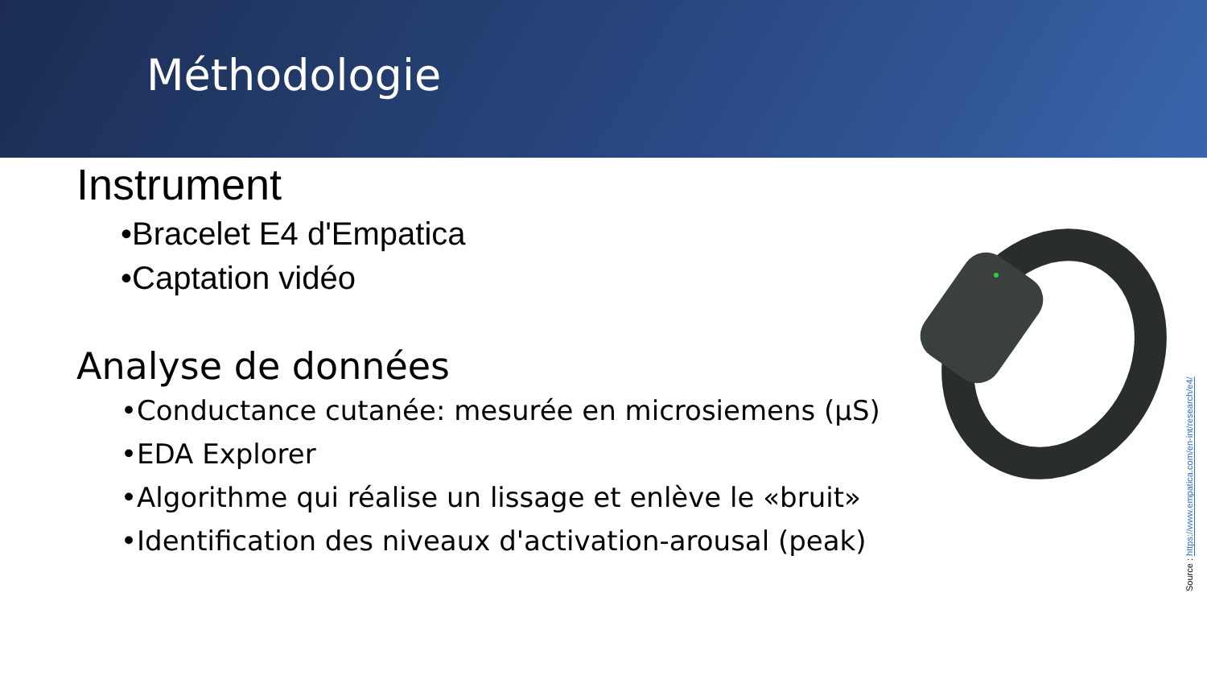Méthodologie
Instrument
•Bracelet E4 d'Empatica
•Captation vidéo
Analyse de données
•Conductance cutanée: mesurée en microsiemens (μS)
•EDA Explorer
•Algorithme qui réalise un lissage et enlève le «bruit»
•Identification des niveaux d'activation-arousal (peak)
Source : https://www.empatica.com/en-int/research/e4/